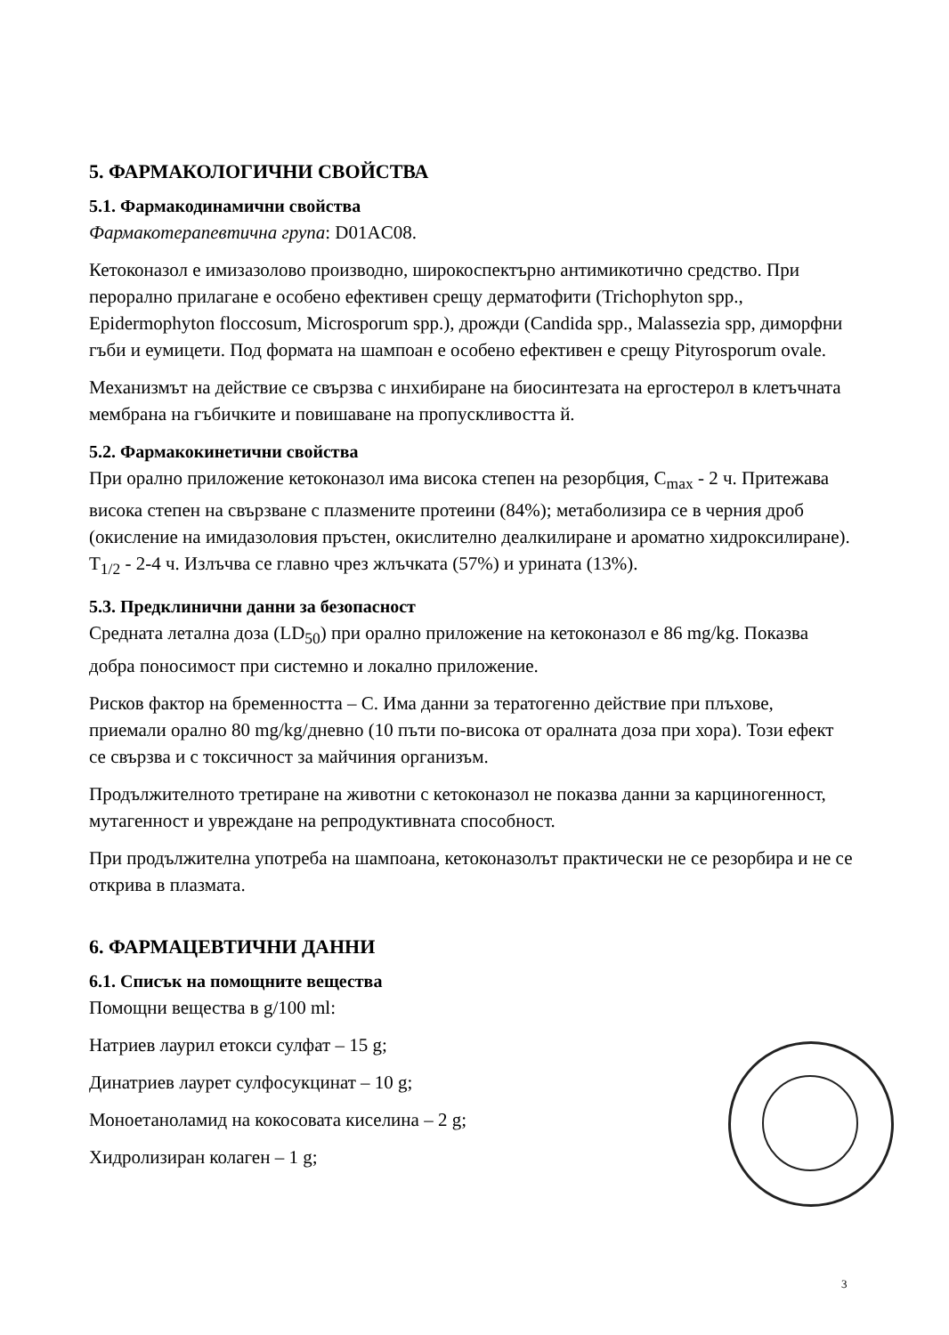5. ФАРМАКОЛОГИЧНИ СВОЙСТВА
5.1. Фармакодинамични свойства
Фармакотерапевтична група: D01AC08.
Кетоконазол е имизазолово производно, широкоспектърно антимикотично средство. При перорално прилагане е особено ефективен срещу дерматофити (Trichophyton spp., Epidermophyton floccosum, Microsporum spp.), дрожди (Candida spp., Malassezia spp, диморфни гъби и еумицети. Под формата на шампоан е особено ефективен е срещу Pityrosporum ovale.
Механизмът на действие се свързва с инхибиране на биосинтезата на ергостерол в клетъчната мембрана на гъбичките и повишаване на пропускливостта й.
5.2. Фармакокинетични свойства
При орално приложение кетоконазол има висока степен на резорбция, C<sub>max</sub> - 2 ч. Притежава висока степен на свързване с плазмените протеини (84%); метаболизира се в черния дроб (окисление на имидазоловия пръстен, окислително деалкилиране и ароматно хидроксилиране). T<sub>1/2</sub> - 2-4 ч. Излъчва се главно чрез жлъчката (57%) и урината (13%).
5.3. Предклинични данни за безопасност
Средната летална доза (LD<sub>50</sub>) при орално приложение на кетоконазол е 86 mg/kg. Показва добра поносимост при системно и локално приложение.
Рисков фактор на бременността – C. Има данни за тератогенно действие при плъхове, приемали орално 80 mg/kg/дневно (10 пъти по-висока от оралната доза при хора). Този ефект се свързва и с токсичност за майчиния организъм.
Продължителното третиране на животни с кетоконазол не показва данни за карциногенност, мутагенност и увреждане на репродуктивната способност.
При продължителна употреба на шампоана, кетоконазолът практически не се резорбира и не се открива в плазмата.
6. ФАРМАЦЕВТИЧНИ ДАННИ
6.1. Списък на помощните вещества
Помощни вещества в g/100 ml:
Натриев лаурил етокси сулфат – 15 g;
Динатриев лаурет сулфосукцинат – 10 g;
Моноетаноламид на кокосовата киселина – 2 g;
Хидролизиран колаген – 1 g;
3